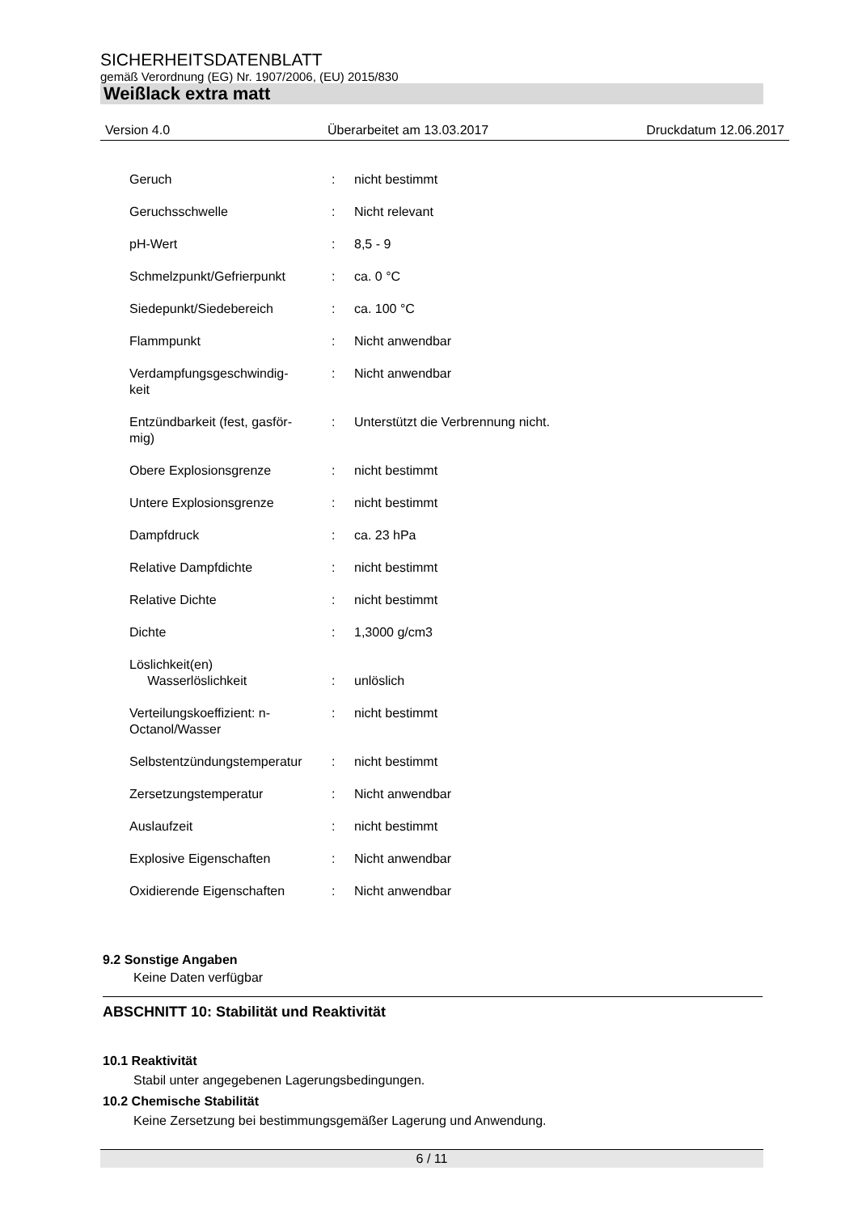SICHERHEITSDATENBLATT
gemäß Verordnung (EG) Nr. 1907/2006, (EU) 2015/830
Weißlack extra matt
Version 4.0 Überarbeitet am 13.03.2017 Druckdatum 12.06.2017
| Geruch | : | nicht bestimmt |
| Geruchsschwelle | : | Nicht relevant |
| pH-Wert | : | 8,5 - 9 |
| Schmelzpunkt/Gefrierpunkt | : | ca. 0 °C |
| Siedepunkt/Siedebereich | : | ca. 100 °C |
| Flammpunkt | : | Nicht anwendbar |
| Verdampfungsgeschwindig- keit | : | Nicht anwendbar |
| Entzündbarkeit (fest, gasför- mig) | : | Unterstützt die Verbrennung nicht. |
| Obere Explosionsgrenze | : | nicht bestimmt |
| Untere Explosionsgrenze | : | nicht bestimmt |
| Dampfdruck | : | ca. 23 hPa |
| Relative Dampfdichte | : | nicht bestimmt |
| Relative Dichte | : | nicht bestimmt |
| Dichte | : | 1,3000 g/cm3 |
| Löslichkeit(en) Wasserlöslichkeit | : | unlöslich |
| Verteilungskoeffizient: n- Octanol/Wasser | : | nicht bestimmt |
| Selbstentzündungstemperatur | : | nicht bestimmt |
| Zersetzungstemperatur | : | Nicht anwendbar |
| Auslaufzeit | : | nicht bestimmt |
| Explosive Eigenschaften | : | Nicht anwendbar |
| Oxidierende Eigenschaften | : | Nicht anwendbar |
9.2 Sonstige Angaben
Keine Daten verfügbar
ABSCHNITT 10: Stabilität und Reaktivität
10.1 Reaktivität
Stabil unter angegebenen Lagerungsbedingungen.
10.2 Chemische Stabilität
Keine Zersetzung bei bestimmungsgemäßer Lagerung und Anwendung.
6 / 11